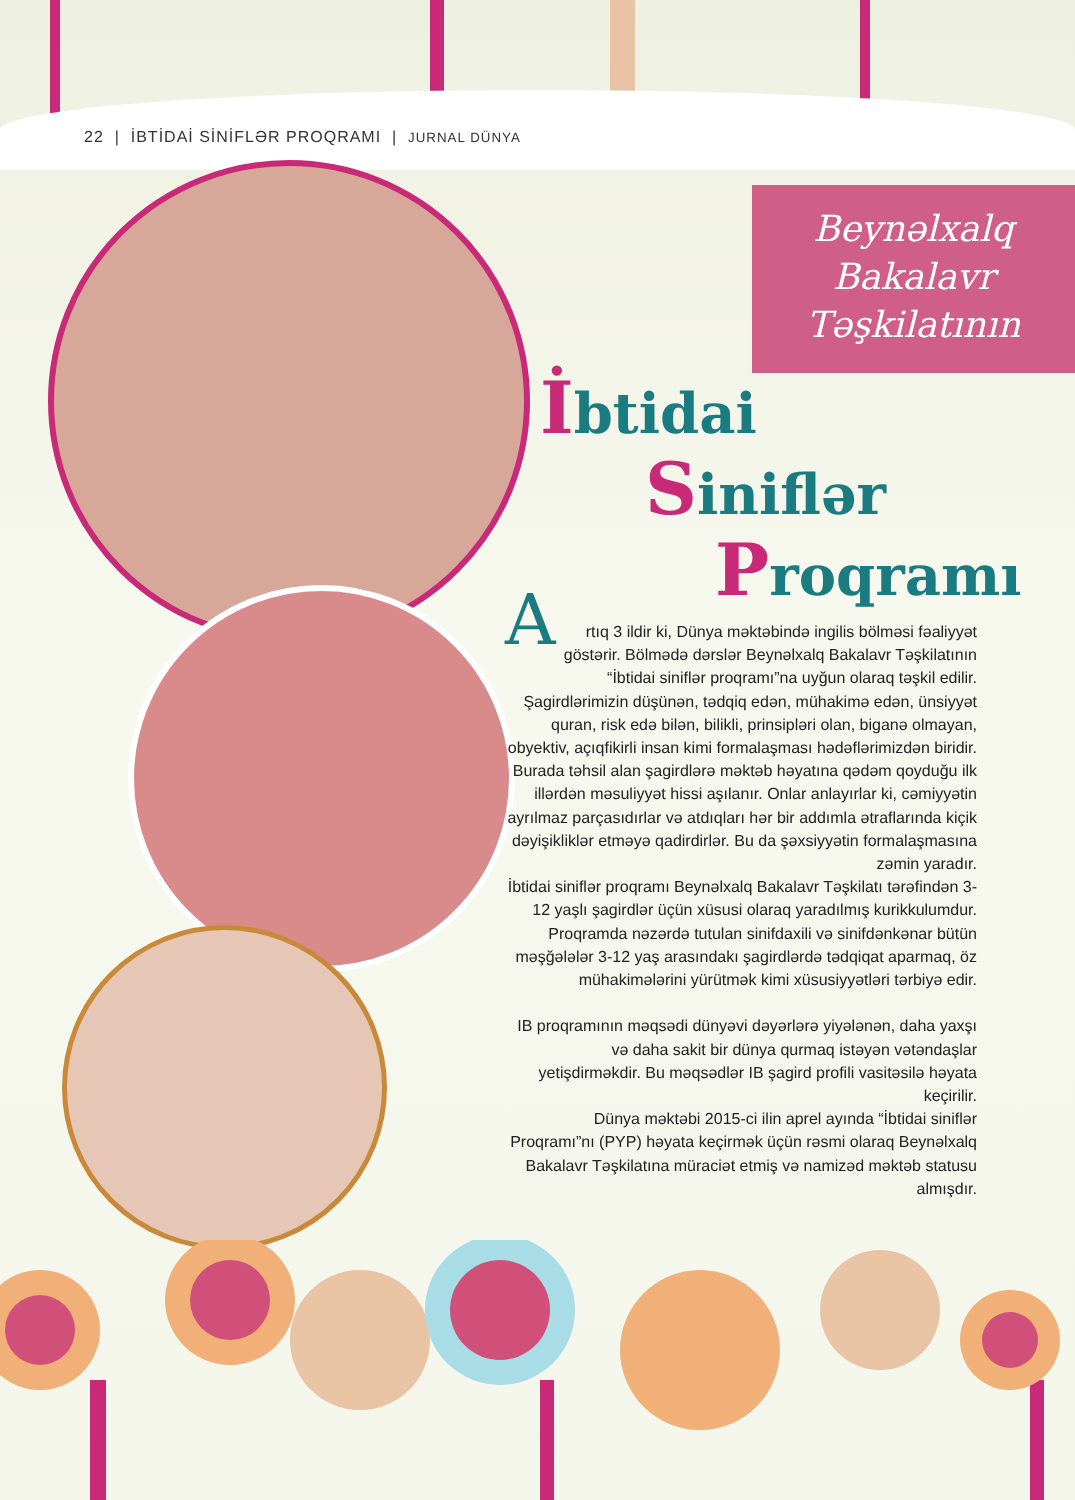22 | İBTİDAİ SİNİFLƏR PROQRAMI | JURNAL DÜNYA
Beynəlxalq
Bakalavr
Təşkilatının
İbtidai
Siniflər
Proqramı
Artıq 3 ildir ki, Dünya məktəbində ingilis bölməsi fəaliyyət göstərir. Bölmədə dərslər Beynəlxalq Bakalavr Təşkilatının “İbtidai siniflər proqramı”na uyğun olaraq təşkil edilir. Şagirdlərimizin düşünən, tədqiq edən, mühakimə edən, ünsiyyət quran, risk edə bilən, bilikli, prinsipləri olan, biganə olmayan, obyektiv, açıqfikirli insan kimi formalaşması hədəflərimizdən biridir. Burada təhsil alan şagirdlərə məktəb həyatına qədəm qoyduğu ilk illərdən məsuliyyət hissi aşılanır. Onlar anlayırlar ki, cəmiyyətin ayrılmaz parçasıdırlar və atdıqları hər bir addımla ətraflarında kiçik dəyişikliklər etməyə qadirdirlər. Bu da şəxsiyyətin formalaşmasına zəmin yaradır.
İbtidai siniflər proqramı Beynəlxalq Bakalavr Təşkilatı tərəfindən 3-12 yaşlı şagirdlər üçün xüsusi olaraq yaradılmış kurikkulumdur. Proqramda nəzərdə tutulan sinifdaxili və sinifdənkənar bütün məşğələlər 3-12 yaş arasındakı şagirdlərdə tədqiqat aparmaq, öz mühakimələrini yürütmək kimi xüsusiyyətləri tərbiyə edir.
IB proqramının məqsədi dünyəvi dəyərlərə yiyələnən, daha yaxşı və daha sakit bir dünya qurmaq istəyən vətəndaşlar yetişdirməkdir. Bu məqsədlər IB şagird profili vasitəsilə həyata keçirilir.
Dünya məktəbi 2015-ci ilin aprel ayında “İbtidai siniflər Proqramı”nı (PYP) həyata keçirmək üçün rəsmi olaraq Beynəlxalq Bakalavr Təşkilatına müraciət etmiş və namizəd məktəb statusu almışdır.